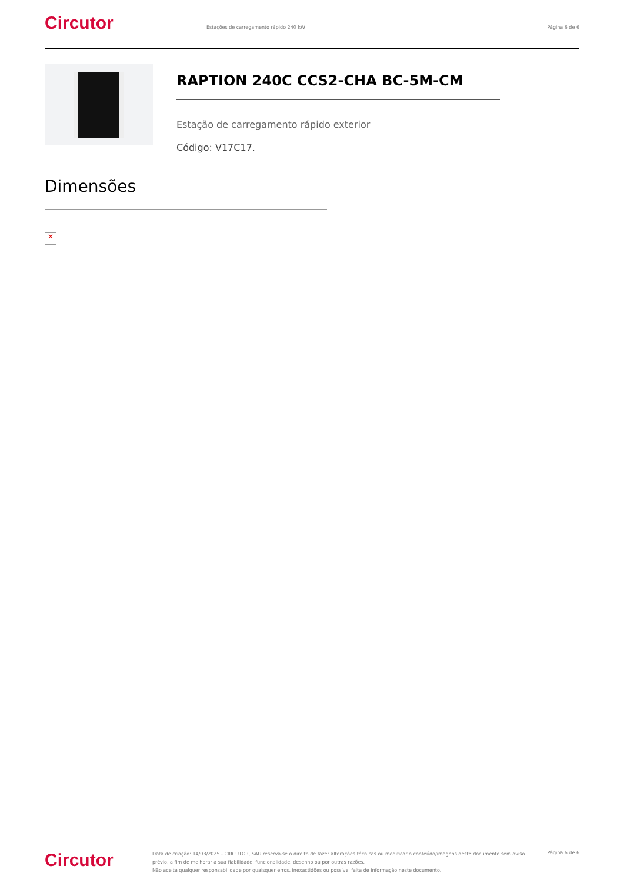Circutor
Estações de carregamento rápido 240 kW
Página 6 de 6
RAPTION 240C CCS2-CHA BC-5M-CM
Estação de carregamento rápido exterior
Código: V17C17.
Dimensões
✕
Circutor
Data de criação: 14/03/2025 - CIRCUTOR, SAU reserva-se o direito de fazer alterações técnicas ou modificar o conteúdo/imagens deste documento sem aviso prévio, a fim de melhorar a sua fiabilidade, funcionalidade, desenho ou por outras razões.
Não aceita qualquer responsabilidade por quaisquer erros, inexactidões ou possível falta de informação neste documento.
Página 6 de 6